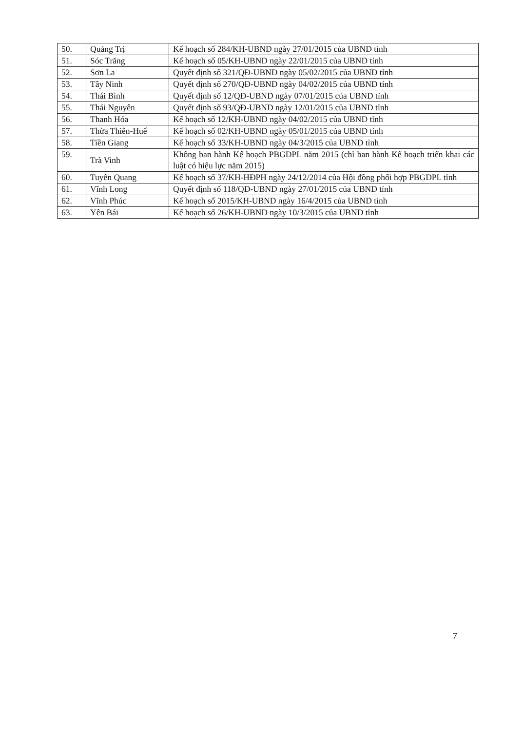| 50. | Quảng Trị | Kế hoạch số 284/KH-UBND ngày 27/01/2015 của UBND tỉnh |
| 51. | Sóc Trăng | Kế hoạch số 05/KH-UBND ngày 22/01/2015 của UBND tỉnh |
| 52. | Sơn La | Quyết định số 321/QĐ-UBND ngày 05/02/2015 của UBND tỉnh |
| 53. | Tây Ninh | Quyết định số 270/QĐ-UBND ngày 04/02/2015 của UBND tỉnh |
| 54. | Thái Bình | Quyết định số 12/QĐ-UBND ngày 07/01/2015 của UBND tỉnh |
| 55. | Thái Nguyên | Quyết định số 93/QĐ-UBND ngày 12/01/2015 của UBND tỉnh |
| 56. | Thanh Hóa | Kế hoạch số 12/KH-UBND ngày 04/02/2015 của UBND tỉnh |
| 57. | Thừa Thiên-Huế | Kế hoạch số 02/KH-UBND ngày 05/01/2015 của UBND tỉnh |
| 58. | Tiền Giang | Kế hoạch số 33/KH-UBND ngày 04/3/2015 của UBND tỉnh |
| 59. | Trà Vinh | Không ban hành Kế hoạch PBGDPL năm 2015 (chỉ ban hành Kế hoạch triển khai các luật có hiệu lực năm 2015) |
| 60. | Tuyên Quang | Kế hoạch số 37/KH-HĐPH ngày 24/12/2014 của Hội đồng phối hợp PBGDPL tỉnh |
| 61. | Vĩnh Long | Quyết định số 118/QĐ-UBND ngày 27/01/2015 của UBND tỉnh |
| 62. | Vĩnh Phúc | Kế hoạch số 2015/KH-UBND ngày 16/4/2015 của UBND tỉnh |
| 63. | Yên Bái | Kế hoạch số 26/KH-UBND ngày 10/3/2015 của UBND tỉnh |
7